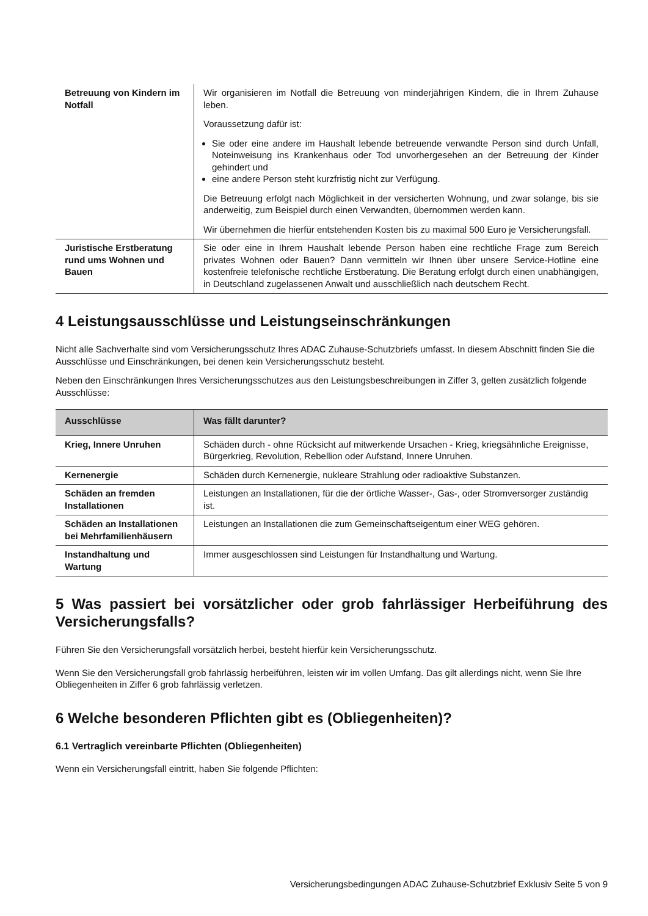| Betreuung von Kindern im Notfall | Wir organisieren im Notfall die Betreuung von minderjährigen Kindern, die in Ihrem Zuhause leben. Voraussetzung dafür ist: Sie oder eine andere im Haushalt lebende betreuende verwandte Person sind durch Unfall, Noteinweisung ins Krankenhaus oder Tod unvorhergesehen an der Betreuung der Kinder gehindert und eine andere Person steht kurzfristig nicht zur Verfügung. Die Betreuung erfolgt nach Möglichkeit in der versicherten Wohnung, und zwar solange, bis sie anderweitig, zum Beispiel durch einen Verwandten, übernommen werden kann. Wir übernehmen die hierfür entstehenden Kosten bis zu maximal 500 Euro je Versicherungsfall. |
| Juristische Erstberatung rund ums Wohnen und Bauen | Sie oder eine in Ihrem Haushalt lebende Person haben eine rechtliche Frage zum Bereich privates Wohnen oder Bauen? Dann vermitteln wir Ihnen über unsere Service-Hotline eine kostenfreie telefonische rechtliche Erstberatung. Die Beratung erfolgt durch einen unabhängigen, in Deutschland zugelassenen Anwalt und ausschließlich nach deutschem Recht. |
4 Leistungsausschlüsse und Leistungseinschränkungen
Nicht alle Sachverhalte sind vom Versicherungsschutz Ihres ADAC Zuhause-Schutzbriefs umfasst. In diesem Abschnitt finden Sie die Ausschlüsse und Einschränkungen, bei denen kein Versicherungsschutz besteht.
Neben den Einschränkungen Ihres Versicherungsschutzes aus den Leistungsbeschreibungen in Ziffer 3, gelten zusätzlich folgende Ausschlüsse:
| Ausschlüsse | Was fällt darunter? |
| --- | --- |
| Krieg, Innere Unruhen | Schäden durch - ohne Rücksicht auf mitwerkende Ursachen - Krieg, kriegsähnliche Ereignisse, Bürgerkrieg, Revolution, Rebellion oder Aufstand, Innere Unruhen. |
| Kernenergie | Schäden durch Kernenergie, nukleare Strahlung oder radioaktive Substanzen. |
| Schäden an fremden Installationen | Leistungen an Installationen, für die der örtliche Wasser-, Gas-, oder Stromversorger zuständig ist. |
| Schäden an Installationen bei Mehrfamilienhäusern | Leistungen an Installationen die zum Gemeinschaftseigentum einer WEG gehören. |
| Instandhaltung und Wartung | Immer ausgeschlossen sind Leistungen für Instandhaltung und Wartung. |
5 Was passiert bei vorsätzlicher oder grob fahrlässiger Herbeiführung des Versicherungsfalls?
Führen Sie den Versicherungsfall vorsätzlich herbei, besteht hierfür kein Versicherungsschutz.
Wenn Sie den Versicherungsfall grob fahrlässig herbeiführen, leisten wir im vollen Umfang. Das gilt allerdings nicht, wenn Sie Ihre Obliegenheiten in Ziffer 6 grob fahrlässig verletzen.
6 Welche besonderen Pflichten gibt es (Obliegenheiten)?
6.1 Vertraglich vereinbarte Pflichten (Obliegenheiten)
Wenn ein Versicherungsfall eintritt, haben Sie folgende Pflichten:
Versicherungsbedingungen ADAC Zuhause-Schutzbrief Exklusiv Seite 5 von 9